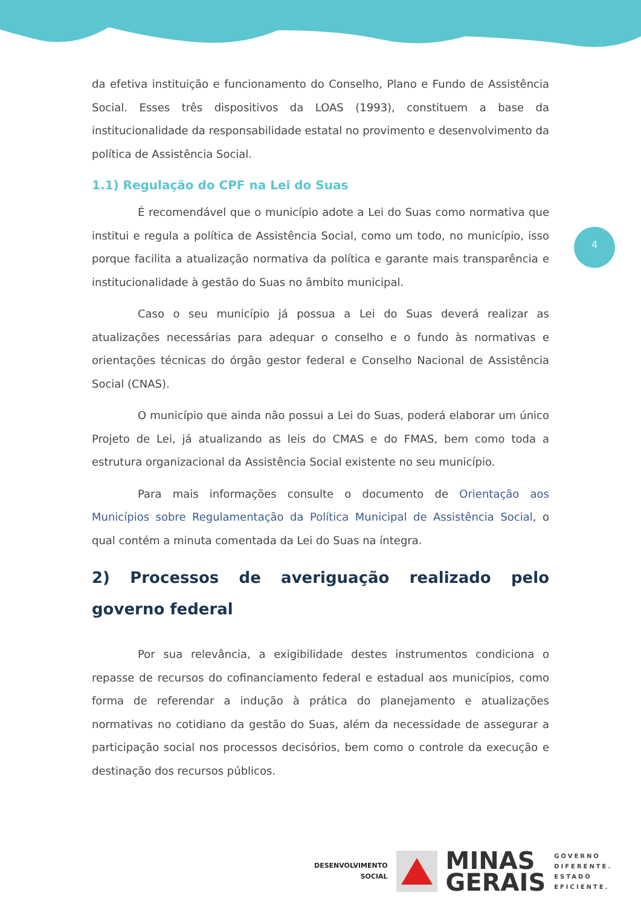4
da efetiva instituição e funcionamento do Conselho, Plano e Fundo de Assistência Social. Esses três dispositivos da LOAS (1993), constituem a base da institucionalidade da responsabilidade estatal no provimento e desenvolvimento da política de Assistência Social.
1.1) Regulação do CPF na Lei do Suas
É recomendável que o município adote a Lei do Suas como normativa que institui e regula a política de Assistência Social, como um todo, no município, isso porque facilita a atualização normativa da política e garante mais transparência e institucionalidade à gestão do Suas no âmbito municipal.
Caso o seu município já possua a Lei do Suas deverá realizar as atualizações necessárias para adequar o conselho e o fundo às normativas e orientações técnicas do órgão gestor federal e Conselho Nacional de Assistência Social (CNAS).
O município que ainda não possui a Lei do Suas, poderá elaborar um único Projeto de Lei, já atualizando as leis do CMAS e do FMAS, bem como toda a estrutura organizacional da Assistência Social existente no seu município.
Para mais informações consulte o documento de Orientação aos Municípios sobre Regulamentação da Política Municipal de Assistência Social, o qual contém a minuta comentada da Lei do Suas na íntegra.
2) Processos de averiguação realizado pelo governo federal
Por sua relevância, a exigibilidade destes instrumentos condiciona o repasse de recursos do cofinanciamento federal e estadual aos municípios, como forma de referendar a indução à prática do planejamento e atualizações normativas no cotidiano da gestão do Suas, além da necessidade de assegurar a participação social nos processos decisórios, bem como o controle da execução e destinação dos recursos públicos.
DESENVOLVIMENTO
SOCIAL
MINAS
GERAIS
GOVERNO
DIFERENTE.
ESTADO
EFICIENTE.